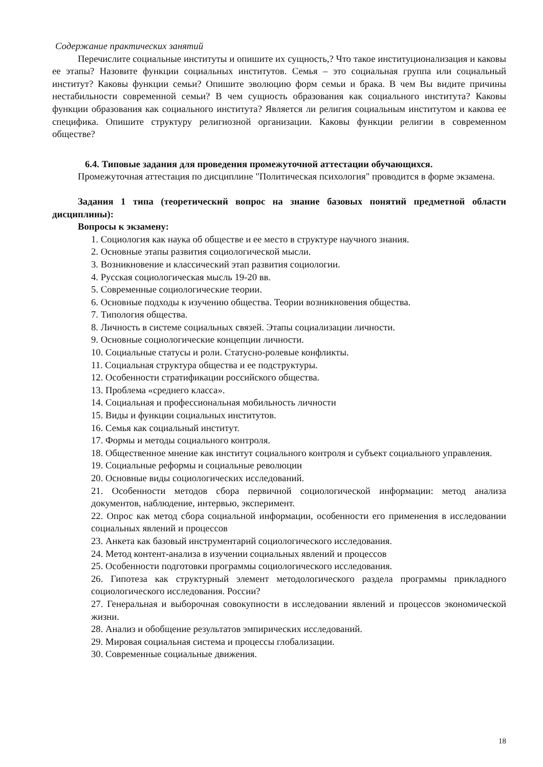Содержание практических занятий
Перечислите социальные институты и опишите их сущность,? Что такое институционализация и каковы ее этапы? Назовите функции социальных институтов. Семья – это социальная группа или социальный институт? Каковы функции семьи? Опишите эволюцию форм семьи и брака. В чем Вы видите причины нестабильности современной семьи? В чем сущность образования как социального института? Каковы функции образования как социального института? Является ли религия социальным институтом и какова ее специфика. Опишите структуру религиозной организации. Каковы функции религии в современном обществе?
6.4. Типовые задания для проведения промежуточной аттестации обучающихся.
Промежуточная аттестация по дисциплине "Политическая психология" проводится в форме экзамена.
Задания 1 типа (теоретический вопрос на знание базовых понятий предметной области дисциплины):
Вопросы к экзамену:
1. Социология как наука об обществе и ее место в структуре научного знания.
2. Основные этапы развития социологической мысли.
3. Возникновение и классический этап развития социологии.
4. Русская социологическая мысль 19-20 вв.
5. Современные социологические теории.
6. Основные подходы к изучению общества. Теории возникновения общества.
7. Типология общества.
8. Личность в системе социальных связей. Этапы социализации личности.
9. Основные социологические концепции личности.
10. Социальные статусы и роли. Статусно-ролевые конфликты.
11. Социальная структура общества и ее подструктуры.
12. Особенности стратификации российского общества.
13. Проблема «среднего класса».
14. Социальная и профессиональная мобильность личности
15. Виды и функции социальных институтов.
16. Семья как социальный институт.
17. Формы и методы социального контроля.
18. Общественное мнение как институт социального контроля и субъект социального управления.
19. Социальные реформы и социальные революции
20. Основные виды социологических исследований.
21. Особенности методов сбора первичной социологической информации: метод анализа документов, наблюдение, интервью, эксперимент.
22. Опрос как метод сбора социальной информации, особенности его применения в исследовании социальных явлений и процессов
23. Анкета как базовый инструментарий социологического исследования.
24. Метод контент-анализа в изучении социальных явлений и процессов
25. Особенности подготовки программы социологического исследования.
26. Гипотеза как структурный элемент методологического раздела программы прикладного социологического исследования. России?
27. Генеральная и выборочная совокупности в исследовании явлений и процессов экономической жизни.
28. Анализ и обобщение результатов эмпирических исследований.
29. Мировая социальная система и процессы глобализации.
30. Современные социальные движения.
18